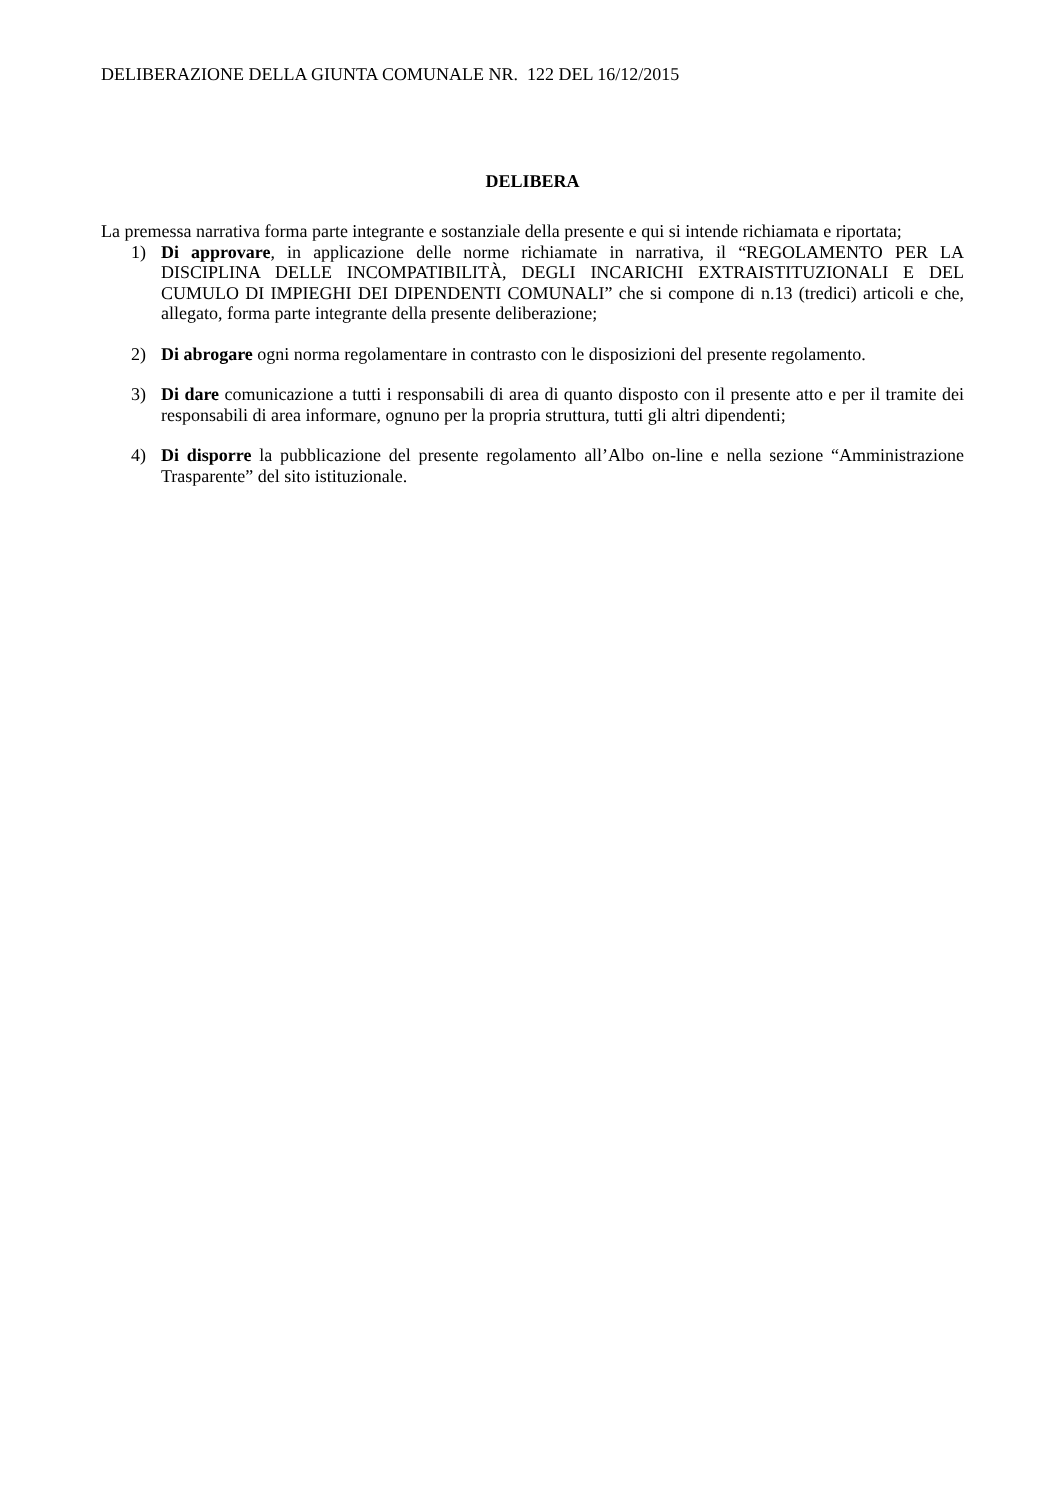DELIBERAZIONE DELLA GIUNTA COMUNALE NR. 122 DEL 16/12/2015
DELIBERA
La premessa narrativa forma parte integrante e sostanziale della presente e qui si intende richiamata e riportata;
1) Di approvare, in applicazione delle norme richiamate in narrativa, il “REGOLAMENTO PER LA DISCIPLINA DELLE INCOMPATIBILITÀ, DEGLI INCARICHI EXTRAISTITUZIONALI E DEL CUMULO DI IMPIEGHI DEI DIPENDENTI COMUNALI” che si compone di n.13 (tredici) articoli e che, allegato, forma parte integrante della presente deliberazione;
2) Di abrogare ogni norma regolamentare in contrasto con le disposizioni del presente regolamento.
3) Di dare comunicazione a tutti i responsabili di area di quanto disposto con il presente atto e per il tramite dei responsabili di area informare, ognuno per la propria struttura, tutti gli altri dipendenti;
4) Di disporre la pubblicazione del presente regolamento all’Albo on-line e nella sezione “Amministrazione Trasparente” del sito istituzionale.